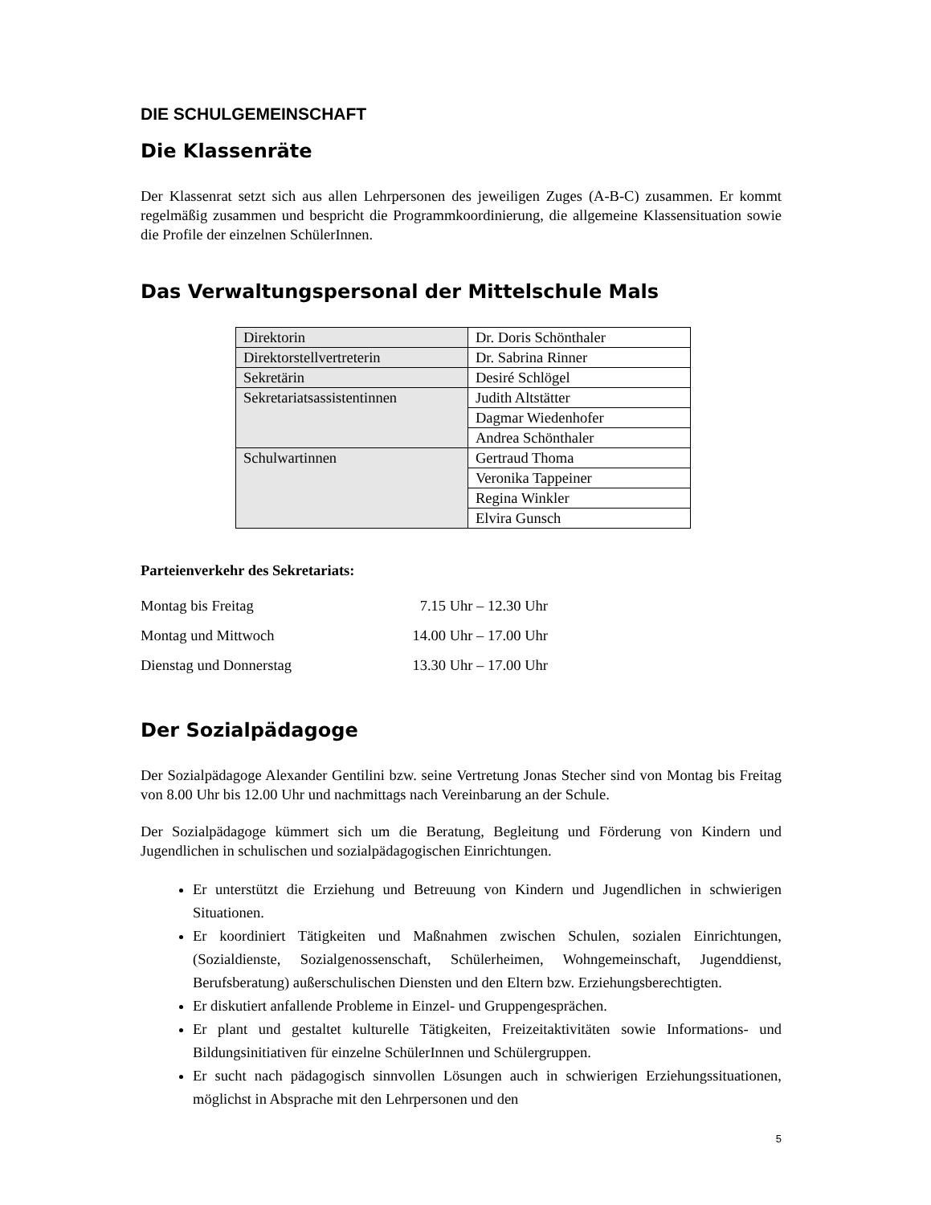DIE SCHULGEMEINSCHAFT
Die Klassenräte
Der Klassenrat setzt sich aus allen Lehrpersonen des jeweiligen Zuges (A-B-C) zusammen. Er kommt regelmäßig zusammen und bespricht die Programmkoordinierung, die allgemeine Klassensituation sowie die Profile der einzelnen SchülerInnen.
Das Verwaltungspersonal der Mittelschule Mals
| Direktorin | Dr. Doris Schönthaler |
| Direktorstellvertreterin | Dr. Sabrina Rinner |
| Sekretärin | Desiré Schlögel |
| Sekretariatsassistentinnen | Judith Altstätter |
| | Dagmar Wiedenhofer |
| | Andrea Schönthaler |
| Schulwartinnen | Gertraud Thoma |
| | Veronika Tappeiner |
| | Regina Winkler |
| | Elvira Gunsch |
Parteienverkehr des Sekretariats:
Montag bis Freitag 7.15 Uhr – 12.30 Uhr
Montag und Mittwoch 14.00 Uhr – 17.00 Uhr
Dienstag und Donnerstag 13.30 Uhr – 17.00 Uhr
Der Sozialpädagoge
Der Sozialpädagoge Alexander Gentilini bzw. seine Vertretung Jonas Stecher sind von Montag bis Freitag von 8.00 Uhr bis 12.00 Uhr und nachmittags nach Vereinbarung an der Schule.
Der Sozialpädagoge kümmert sich um die Beratung, Begleitung und Förderung von Kindern und Jugendlichen in schulischen und sozialpädagogischen Einrichtungen.
Er unterstützt die Erziehung und Betreuung von Kindern und Jugendlichen in schwierigen Situationen.
Er koordiniert Tätigkeiten und Maßnahmen zwischen Schulen, sozialen Einrichtungen, (Sozialdienste, Sozialgenossenschaft, Schülerheimen, Wohngemeinschaft, Jugenddienst, Berufsberatung) außerschulischen Diensten und den Eltern bzw. Erziehungsberechtigten.
Er diskutiert anfallende Probleme in Einzel- und Gruppengesprächen.
Er plant und gestaltet kulturelle Tätigkeiten, Freizeitaktivitäten sowie Informations- und Bildungsinitiativen für einzelne SchülerInnen und Schülergruppen.
Er sucht nach pädagogisch sinnvollen Lösungen auch in schwierigen Erziehungssituationen, möglichst in Absprache mit den Lehrpersonen und den
5